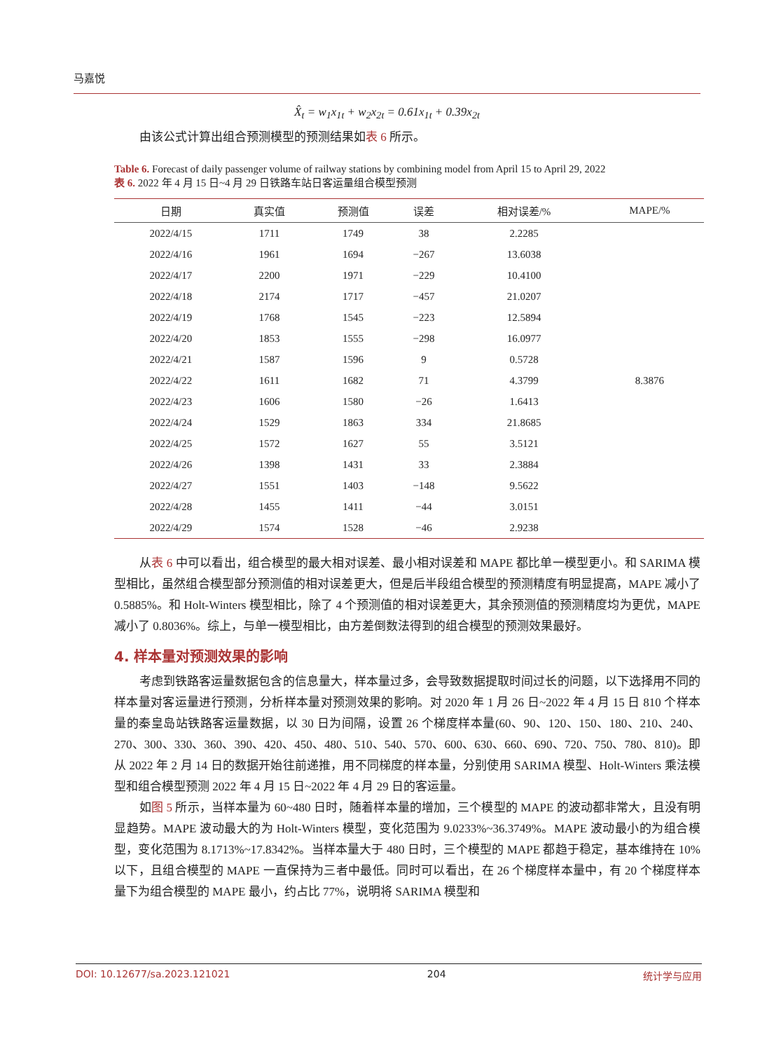马嘉悦
X̂<sub>t</sub> = w<sub>1</sub>x<sub>1t</sub> + w<sub>2</sub>x<sub>2t</sub> = 0.61x<sub>1t</sub> + 0.39x<sub>2t</sub>
由该公式计算出组合预测模型的预测结果如表 6 所示。
Table 6. Forecast of daily passenger volume of railway stations by combining model from April 15 to April 29, 2022
表 6. 2022 年 4 月 15 日~4 月 29 日铁路车站日客运量组合模型预测
| 日期 | 真实值 | 预测值 | 误差 | 相对误差/% | MAPE/% |
| --- | --- | --- | --- | --- | --- |
| 2022/4/15 | 1711 | 1749 | 38 | 2.2285 | |
| 2022/4/16 | 1961 | 1694 | −267 | 13.6038 | |
| 2022/4/17 | 2200 | 1971 | −229 | 10.4100 | |
| 2022/4/18 | 2174 | 1717 | −457 | 21.0207 | |
| 2022/4/19 | 1768 | 1545 | −223 | 12.5894 | |
| 2022/4/20 | 1853 | 1555 | −298 | 16.0977 | |
| 2022/4/21 | 1587 | 1596 | 9 | 0.5728 | |
| 2022/4/22 | 1611 | 1682 | 71 | 4.3799 | 8.3876 |
| 2022/4/23 | 1606 | 1580 | −26 | 1.6413 | |
| 2022/4/24 | 1529 | 1863 | 334 | 21.8685 | |
| 2022/4/25 | 1572 | 1627 | 55 | 3.5121 | |
| 2022/4/26 | 1398 | 1431 | 33 | 2.3884 | |
| 2022/4/27 | 1551 | 1403 | −148 | 9.5622 | |
| 2022/4/28 | 1455 | 1411 | −44 | 3.0151 | |
| 2022/4/29 | 1574 | 1528 | −46 | 2.9238 | |
从表 6 中可以看出，组合模型的最大相对误差、最小相对误差和 MAPE 都比单一模型更小。和 SARIMA 模型相比，虽然组合模型部分预测值的相对误差更大，但是后半段组合模型的预测精度有明显提高，MAPE 减小了 0.5885%。和 Holt-Winters 模型相比，除了 4 个预测值的相对误差更大，其余预测值的预测精度均为更优，MAPE 减小了 0.8036%。综上，与单一模型相比，由方差倒数法得到的组合模型的预测效果最好。
4. 样本量对预测效果的影响
考虑到铁路客运量数据包含的信息量大，样本量过多，会导致数据提取时间过长的问题，以下选择用不同的样本量对客运量进行预测，分析样本量对预测效果的影响。对 2020 年 1 月 26 日~2022 年 4 月 15 日 810 个样本量的秦皇岛站铁路客运量数据，以 30 日为间隔，设置 26 个梯度样本量(60、90、120、150、180、210、240、270、300、330、360、390、420、450、480、510、540、570、600、630、660、690、720、750、780、810)。即从 2022 年 2 月 14 日的数据开始往前递推，用不同梯度的样本量，分别使用 SARIMA 模型、Holt-Winters 乘法模型和组合模型预测 2022 年 4 月 15 日~2022 年 4 月 29 日的客运量。
如图 5 所示，当样本量为 60~480 日时，随着样本量的增加，三个模型的 MAPE 的波动都非常大，且没有明显趋势。MAPE 波动最大的为 Holt-Winters 模型，变化范围为 9.0233%~36.3749%。MAPE 波动最小的为组合模型，变化范围为 8.1713%~17.8342%。当样本量大于 480 日时，三个模型的 MAPE 都趋于稳定，基本维持在 10%以下，且组合模型的 MAPE 一直保持为三者中最低。同时可以看出，在 26 个梯度样本量中，有 20 个梯度样本量下为组合模型的 MAPE 最小，约占比 77%，说明将 SARIMA 模型和
DOI: 10.12677/sa.2023.121021 204 统计学与应用